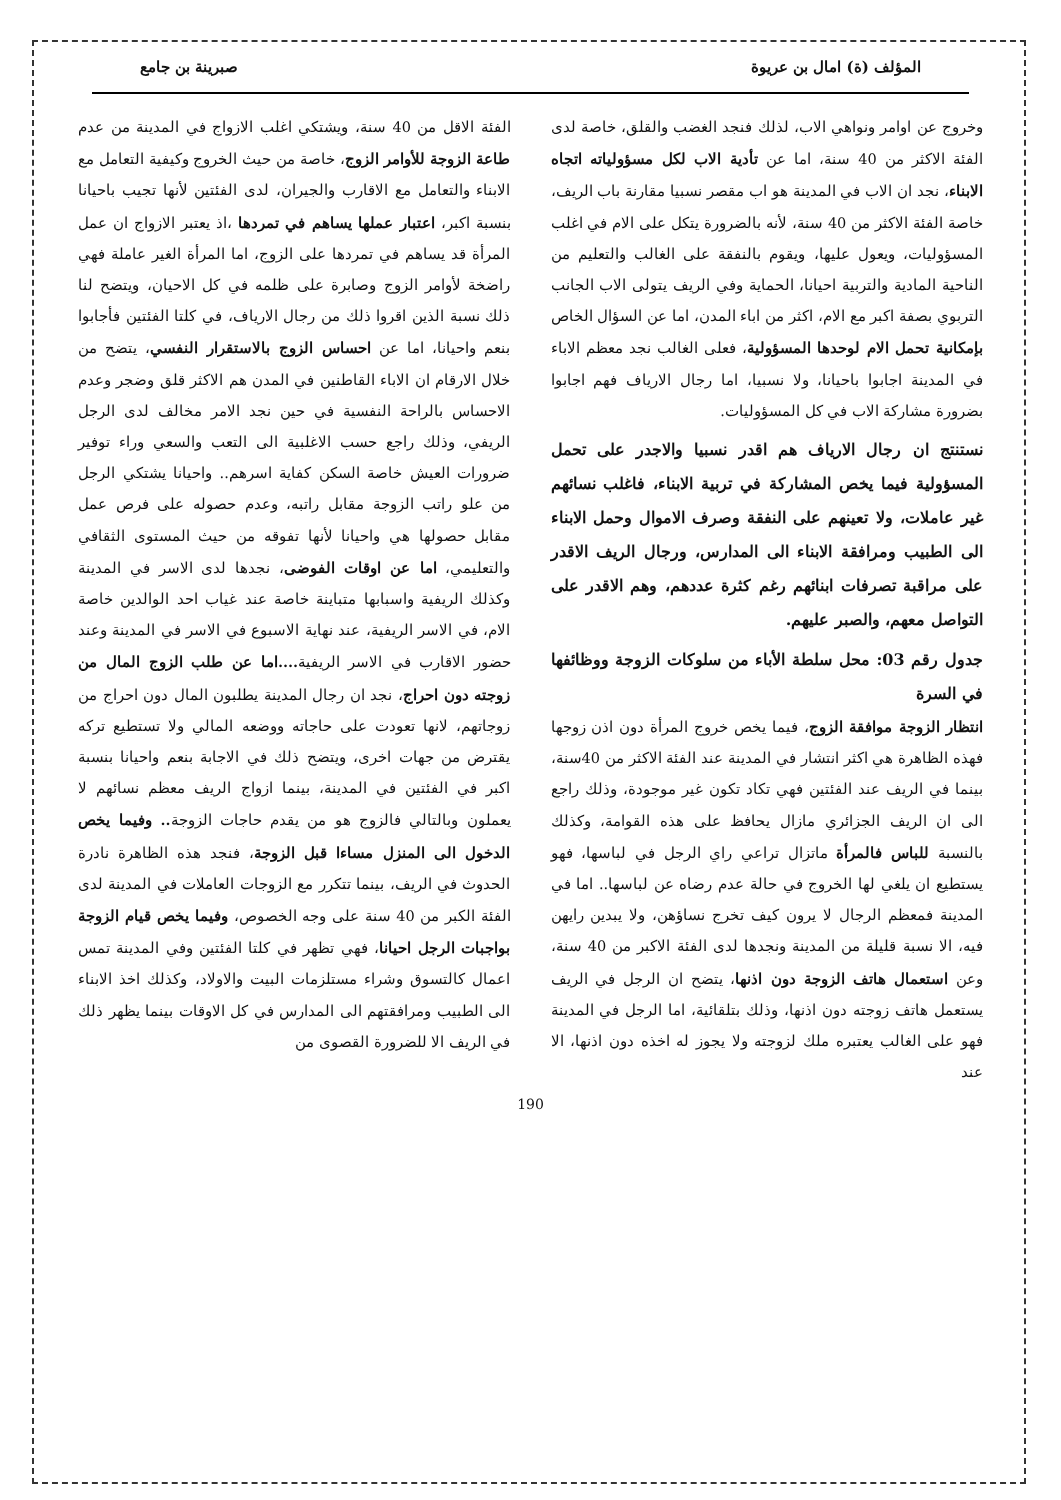المؤلف (ة) امال بن عريوة صبرينة بن جامع
وخروج عن اوامر ونواهي الاب، لذلك فنجد الغضب والقلق، خاصة لدى الفئة الاكثر من 40 سنة، اما عن تأدية الاب لكل مسؤولياته اتجاه الابناء، نجد ان الاب في المدينة هو اب مقصر نسبيا مقارنة باب الريف، خاصة الفئة الاكثر من 40 سنة، لأنه بالضرورة يتكل على الام في اغلب المسؤوليات، ويعول عليها، ويقوم بالنفقة على الغالب والتعليم من الناحية المادية والتربية احيانا، الحماية وفي الريف يتولى الاب الجانب التربوي بصفة اكبر مع الام، اكثر من اباء المدن، اما عن السؤال الخاص بإمكانية تحمل الام لوحدها المسؤولية، فعلى الغالب نجد معظم الاباء في المدينة اجابوا باحيانا، ولا نسبيا، اما رجال الارياف فهم اجابوا بضرورة مشاركة الاب في كل المسؤوليات.
نستنتج ان رجال الارياف هم اقدر نسبيا والاجدر على تحمل المسؤولية فيما يخص المشاركة في تربية الابناء، فاغلب نسائهم غير عاملات، ولا تعينهم على النفقة وصرف الاموال وحمل الابناء الى الطبيب ومرافقة الابناء الى المدارس، ورجال الريف الاقدر على مراقبة تصرفات ابنائهم رغم كثرة عددهم، وهم الاقدر على التواصل معهم، والصبر عليهم.
جدول رقم 03: محل سلطة الأباء من سلوكات الزوجة ووظائفها في السرة
انتظار الزوجة موافقة الزوج، فيما يخص خروج المرأة دون اذن زوجها فهذه الظاهرة هي اكثر انتشار في المدينة عند الفئة الاكثر من 40سنة، بينما في الريف عند الفئتين فهي تكاد تكون غير موجودة، وذلك راجع الى ان الريف الجزائري مازال يحافظ على هذه القوامة، وكذلك بالنسبة للباس فالمرأة ماتزال تراعي راي الرجل في لباسها، فهو يستطيع ان يلغي لها الخروج في حالة عدم رضاه عن لباسها.. اما في المدينة فمعظم الرجال لا يرون كيف تخرج نساؤهن، ولا يبدين رايهن فيه، الا نسبة قليلة من المدينة ونجدها لدى الفئة الاكبر من 40 سنة، وعن استعمال هاتف الزوجة دون اذنها، يتضح ان الرجل في الريف يستعمل هاتف زوجته دون اذنها، وذلك بتلقائية، اما الرجل في المدينة فهو على الغالب يعتبره ملك لزوجته ولا يجوز له اخذه دون اذنها، الا عند
الفئة الاقل من 40 سنة، ويشتكي اغلب الازواج في المدينة من عدم طاعة الزوجة للأوامر الزوج، خاصة من حيث الخروج وكيفية التعامل مع الابناء والتعامل مع الاقارب والجيران، لدى الفئتين لأنها تجيب باحيانا بنسبة اكبر، اعتبار عملها يساهم في تمردها ،اذ يعتبر الازواج ان عمل المرأة قد يساهم في تمردها على الزوج، اما المرأة الغير عاملة فهي راضخة لأوامر الزوج وصابرة على ظلمه في كل الاحيان، ويتضح لنا ذلك نسبة الذين اقروا ذلك من رجال الارياف، في كلتا الفئتين فأجابوا بنعم واحيانا، اما عن احساس الزوج بالاستقرار النفسي، يتضح من خلال الارقام ان الاباء القاطنين في المدن هم الاكثر قلق وضجر وعدم الاحساس بالراحة النفسية في حين نجد الامر مخالف لدى الرجل الريفي، وذلك راجع حسب الاغلبية الى التعب والسعي وراء توفير ضرورات العيش خاصة السكن كفاية اسرهم.. واحيانا يشتكي الرجل من علو راتب الزوجة مقابل راتبه، وعدم حصوله على فرص عمل مقابل حصولها هي واحيانا لأنها تفوقه من حيث المستوى الثقافي والتعليمي، اما عن اوقات الفوضى، نجدها لدى الاسر في المدينة وكذلك الريفية واسبابها متباينة خاصة عند غياب احد الوالدين خاصة الام، في الاسر الريفية، عند نهاية الاسبوع في الاسر في المدينة وعند حضور الاقارب في الاسر الريفية....اما عن طلب الزوج المال من زوجته دون احراج، نجد ان رجال المدينة يطلبون المال دون احراج من زوجاتهم، لانها تعودت على حاجاته ووضعه المالي ولا تستطيع تركه يقترض من جهات اخرى، ويتضح ذلك في الاجابة بنعم واحيانا بنسبة اكبر في الفئتين في المدينة، بينما ازواج الريف معظم نسائهم لا يعملون وبالتالي فالزوج هو من يقدم حاجات الزوجة.. وفيما يخص الدخول الى المنزل مساءا قبل الزوجة، فنجد هذه الظاهرة نادرة الحدوث في الريف، بينما تتكرر مع الزوجات العاملات في المدينة لدى الفئة الكبر من 40 سنة على وجه الخصوص، وفيما يخص قيام الزوجة بواجبات الرجل احيانا، فهي تظهر في كلتا الفئتين وفي المدينة تمس اعمال كالتسوق وشراء مستلزمات البيت والاولاد، وكذلك اخذ الابناء الى الطبيب ومرافقتهم الى المدارس في كل الاوقات بينما يظهر ذلك في الريف الا للضرورة القصوى من
190